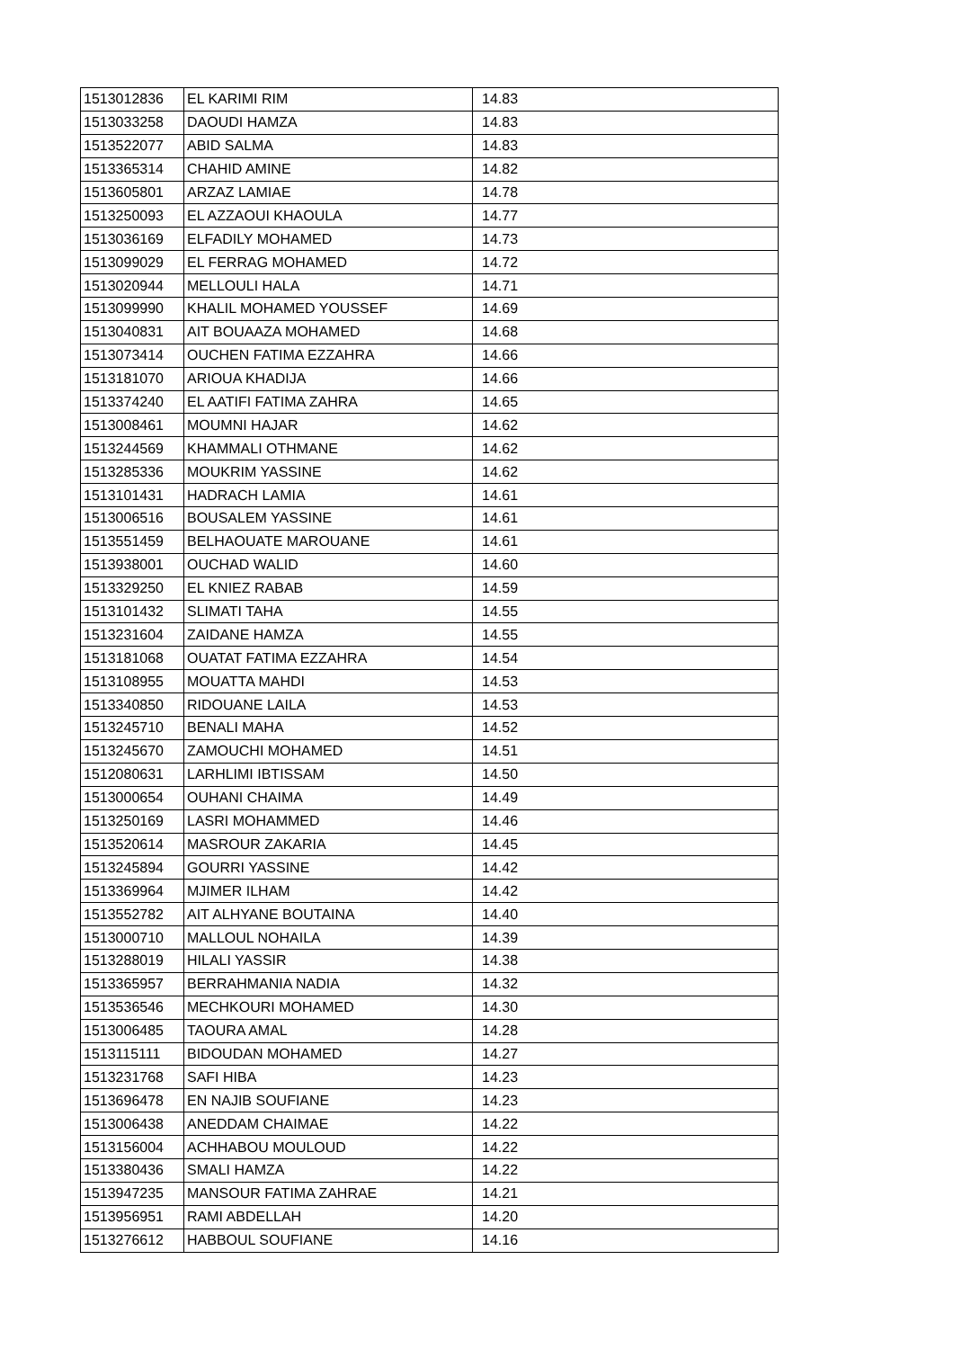| 1513012836 | EL KARIMI RIM | 14.83 |
| 1513033258 | DAOUDI HAMZA | 14.83 |
| 1513522077 | ABID SALMA | 14.83 |
| 1513365314 | CHAHID AMINE | 14.82 |
| 1513605801 | ARZAZ LAMIAE | 14.78 |
| 1513250093 | EL AZZAOUI KHAOULA | 14.77 |
| 1513036169 | ELFADILY MOHAMED | 14.73 |
| 1513099029 | EL FERRAG MOHAMED | 14.72 |
| 1513020944 | MELLOULI HALA | 14.71 |
| 1513099990 | KHALIL MOHAMED YOUSSEF | 14.69 |
| 1513040831 | AIT BOUAAZA MOHAMED | 14.68 |
| 1513073414 | OUCHEN FATIMA EZZAHRA | 14.66 |
| 1513181070 | ARIOUA KHADIJA | 14.66 |
| 1513374240 | EL AATIFI FATIMA ZAHRA | 14.65 |
| 1513008461 | MOUMNI HAJAR | 14.62 |
| 1513244569 | KHAMMALI OTHMANE | 14.62 |
| 1513285336 | MOUKRIM YASSINE | 14.62 |
| 1513101431 | HADRACH LAMIA | 14.61 |
| 1513006516 | BOUSALEM YASSINE | 14.61 |
| 1513551459 | BELHAOUATE MAROUANE | 14.61 |
| 1513938001 | OUCHAD WALID | 14.60 |
| 1513329250 | EL KNIEZ RABAB | 14.59 |
| 1513101432 | SLIMATI TAHA | 14.55 |
| 1513231604 | ZAIDANE HAMZA | 14.55 |
| 1513181068 | OUATAT FATIMA EZZAHRA | 14.54 |
| 1513108955 | MOUATTA MAHDI | 14.53 |
| 1513340850 | RIDOUANE LAILA | 14.53 |
| 1513245710 | BENALI MAHA | 14.52 |
| 1513245670 | ZAMOUCHI MOHAMED | 14.51 |
| 1512080631 | LARHLIMI IBTISSAM | 14.50 |
| 1513000654 | OUHANI CHAIMA | 14.49 |
| 1513250169 | LASRI MOHAMMED | 14.46 |
| 1513520614 | MASROUR ZAKARIA | 14.45 |
| 1513245894 | GOURRI YASSINE | 14.42 |
| 1513369964 | MJIMER ILHAM | 14.42 |
| 1513552782 | AIT ALHYANE BOUTAINA | 14.40 |
| 1513000710 | MALLOUL NOHAILA | 14.39 |
| 1513288019 | HILALI YASSIR | 14.38 |
| 1513365957 | BERRAHMANIA NADIA | 14.32 |
| 1513536546 | MECHKOURI MOHAMED | 14.30 |
| 1513006485 | TAOURA AMAL | 14.28 |
| 1513115111 | BIDOUDAN MOHAMED | 14.27 |
| 1513231768 | SAFI HIBA | 14.23 |
| 1513696478 | EN NAJIB SOUFIANE | 14.23 |
| 1513006438 | ANEDDAM CHAIMAE | 14.22 |
| 1513156004 | ACHHABOU MOULOUD | 14.22 |
| 1513380436 | SMALI HAMZA | 14.22 |
| 1513947235 | MANSOUR FATIMA ZAHRAE | 14.21 |
| 1513956951 | RAMI ABDELLAH | 14.20 |
| 1513276612 | HABBOUL SOUFIANE | 14.16 |